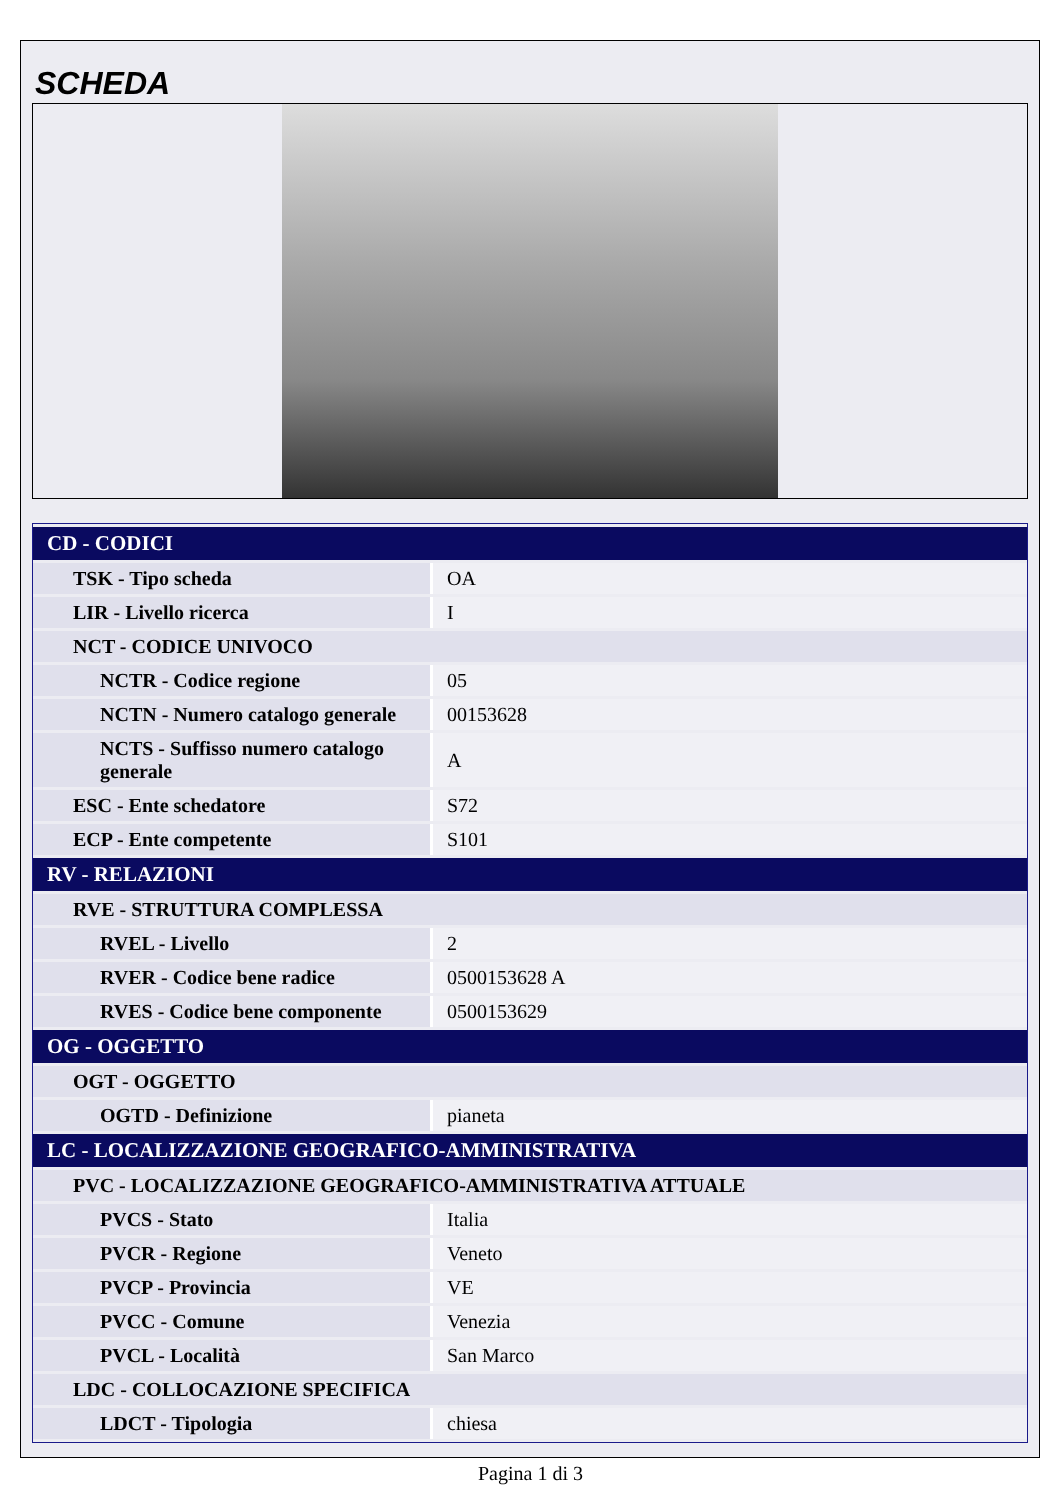SCHEDA
| CD - CODICI | |
| TSK - Tipo scheda | OA |
| LIR - Livello ricerca | I |
| NCT - CODICE UNIVOCO | |
| NCTR - Codice regione | 05 |
| NCTN - Numero catalogo generale | 00153628 |
| NCTS - Suffisso numero catalogo generale | A |
| ESC - Ente schedatore | S72 |
| ECP - Ente competente | S101 |
| RV - RELAZIONI | |
| RVE - STRUTTURA COMPLESSA | |
| RVEL - Livello | 2 |
| RVER - Codice bene radice | 0500153628 A |
| RVES - Codice bene componente | 0500153629 |
| OG - OGGETTO | |
| OGT - OGGETTO | |
| OGTD - Definizione | pianeta |
| LC - LOCALIZZAZIONE GEOGRAFICO-AMMINISTRATIVA | |
| PVC - LOCALIZZAZIONE GEOGRAFICO-AMMINISTRATIVA ATTUALE | |
| PVCS - Stato | Italia |
| PVCR - Regione | Veneto |
| PVCP - Provincia | VE |
| PVCC - Comune | Venezia |
| PVCL - Località | San Marco |
| LDC - COLLOCAZIONE SPECIFICA | |
| LDCT - Tipologia | chiesa |
Pagina 1 di 3